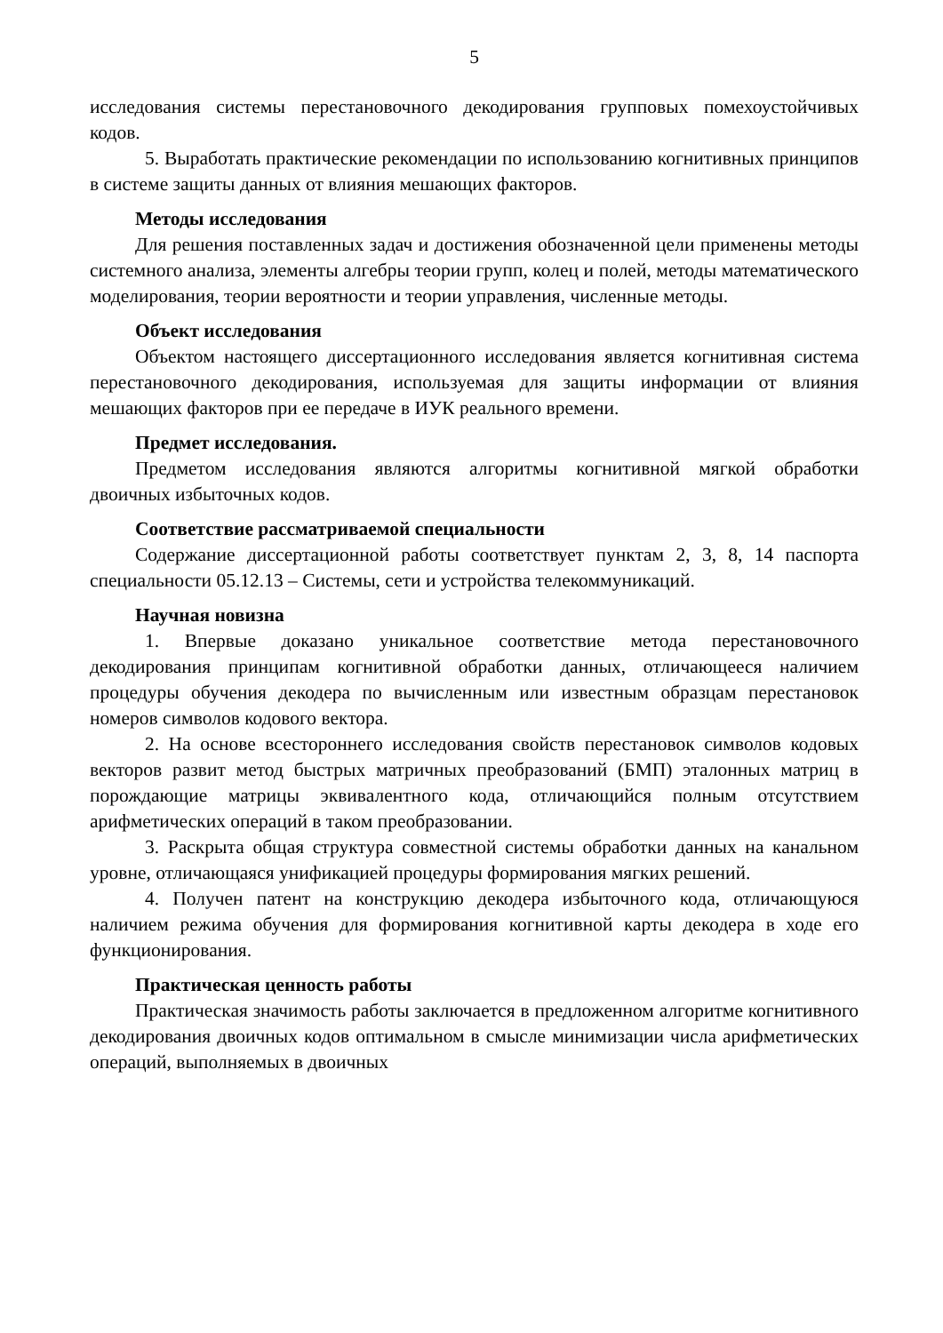5
исследования системы перестановочного декодирования групповых помехоустойчивых кодов.
5. Выработать практические рекомендации по использованию когнитивных принципов в системе защиты данных от влияния мешающих факторов.
Методы исследования
Для решения поставленных задач и достижения обозначенной цели применены методы системного анализа, элементы алгебры теории групп, колец и полей, методы математического моделирования, теории вероятности и теории управления, численные методы.
Объект исследования
Объектом настоящего диссертационного исследования является когнитивная система перестановочного декодирования, используемая для защиты информации от влияния мешающих факторов при ее передаче в ИУК реального времени.
Предмет исследования.
Предметом исследования являются алгоритмы когнитивной мягкой обработки двоичных избыточных кодов.
Соответствие рассматриваемой специальности
Содержание диссертационной работы соответствует пунктам 2, 3, 8, 14 паспорта специальности 05.12.13 – Системы, сети и устройства телекоммуникаций.
Научная новизна
1. Впервые доказано уникальное соответствие метода перестановочного декодирования принципам когнитивной обработки данных, отличающееся наличием процедуры обучения декодера по вычисленным или известным образцам перестановок номеров символов кодового вектора.
2. На основе всестороннего исследования свойств перестановок символов кодовых векторов развит метод быстрых матричных преобразований (БМП) эталонных матриц в порождающие матрицы эквивалентного кода, отличающийся полным отсутствием арифметических операций в таком преобразовании.
3. Раскрыта общая структура совместной системы обработки данных на канальном уровне, отличающаяся унификацией процедуры формирования мягких решений.
4. Получен патент на конструкцию декодера избыточного кода, отличающуюся наличием режима обучения для формирования когнитивной карты декодера в ходе его функционирования.
Практическая ценность работы
Практическая значимость работы заключается в предложенном алгоритме когнитивного декодирования двоичных кодов оптимальном в смысле минимизации числа арифметических операций, выполняемых в двоичных